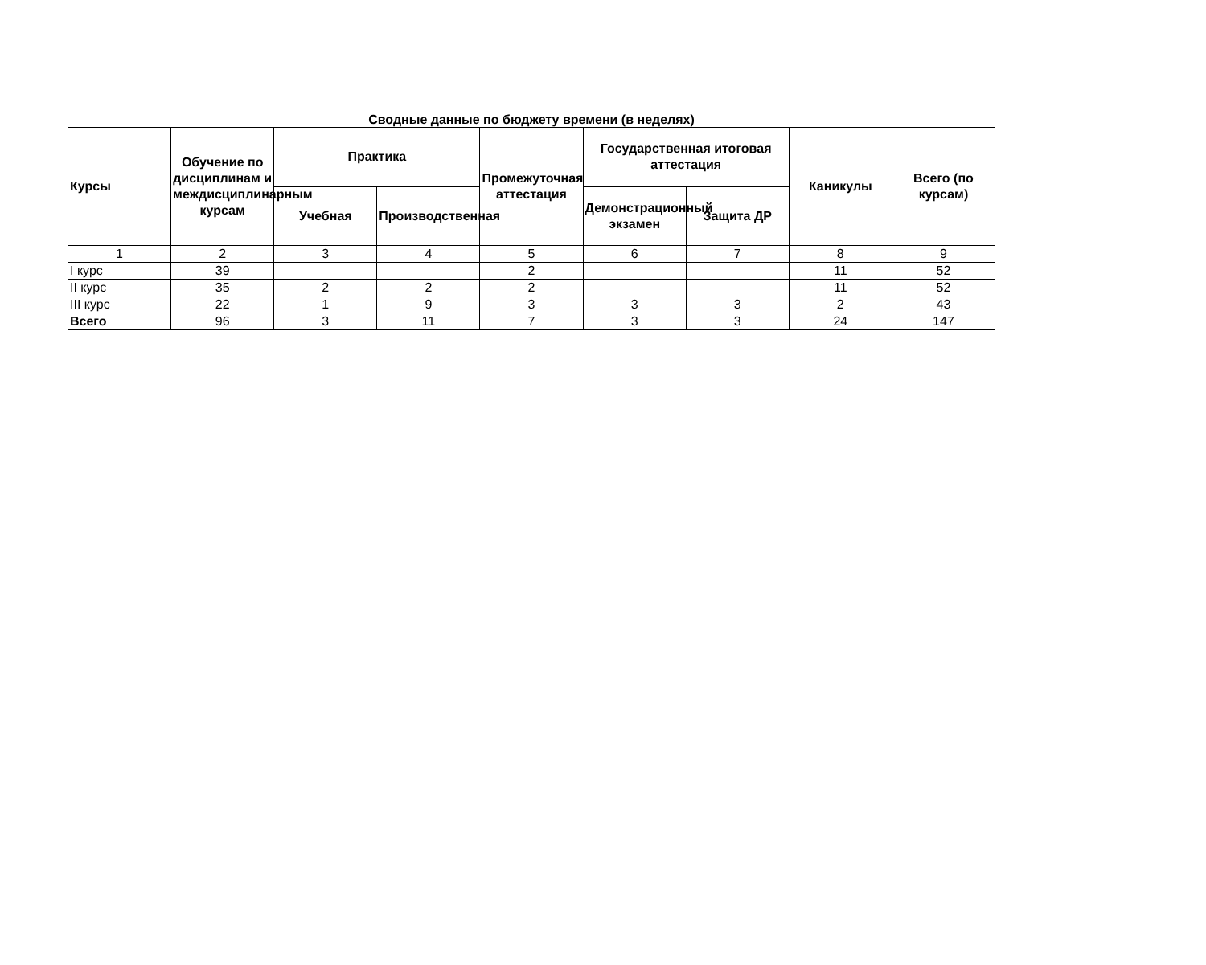Сводные данные по бюджету времени (в неделях)
| Курсы | Обучение по дисциплинам и междисциплинарным курсам | Практика | | Промежуточная аттестация | Государственная итоговая аттестация | | Каникулы | Всего (по курсам) |
| --- | --- | --- | --- | --- | --- | --- | --- | --- |
| | | Учебная | Производственная | | Демонстрационный экзамен | Защита ДР | | |
| 1 | 2 | 3 | 4 | 5 | 6 | 7 | 8 | 9 |
| I курс | 39 | | | 2 | | | 11 | 52 |
| II курс | 35 | 2 | 2 | 2 | | | 11 | 52 |
| III курс | 22 | 1 | 9 | 3 | 3 | 3 | 2 | 43 |
| Всего | 96 | 3 | 11 | 7 | 3 | 3 | 24 | 147 |